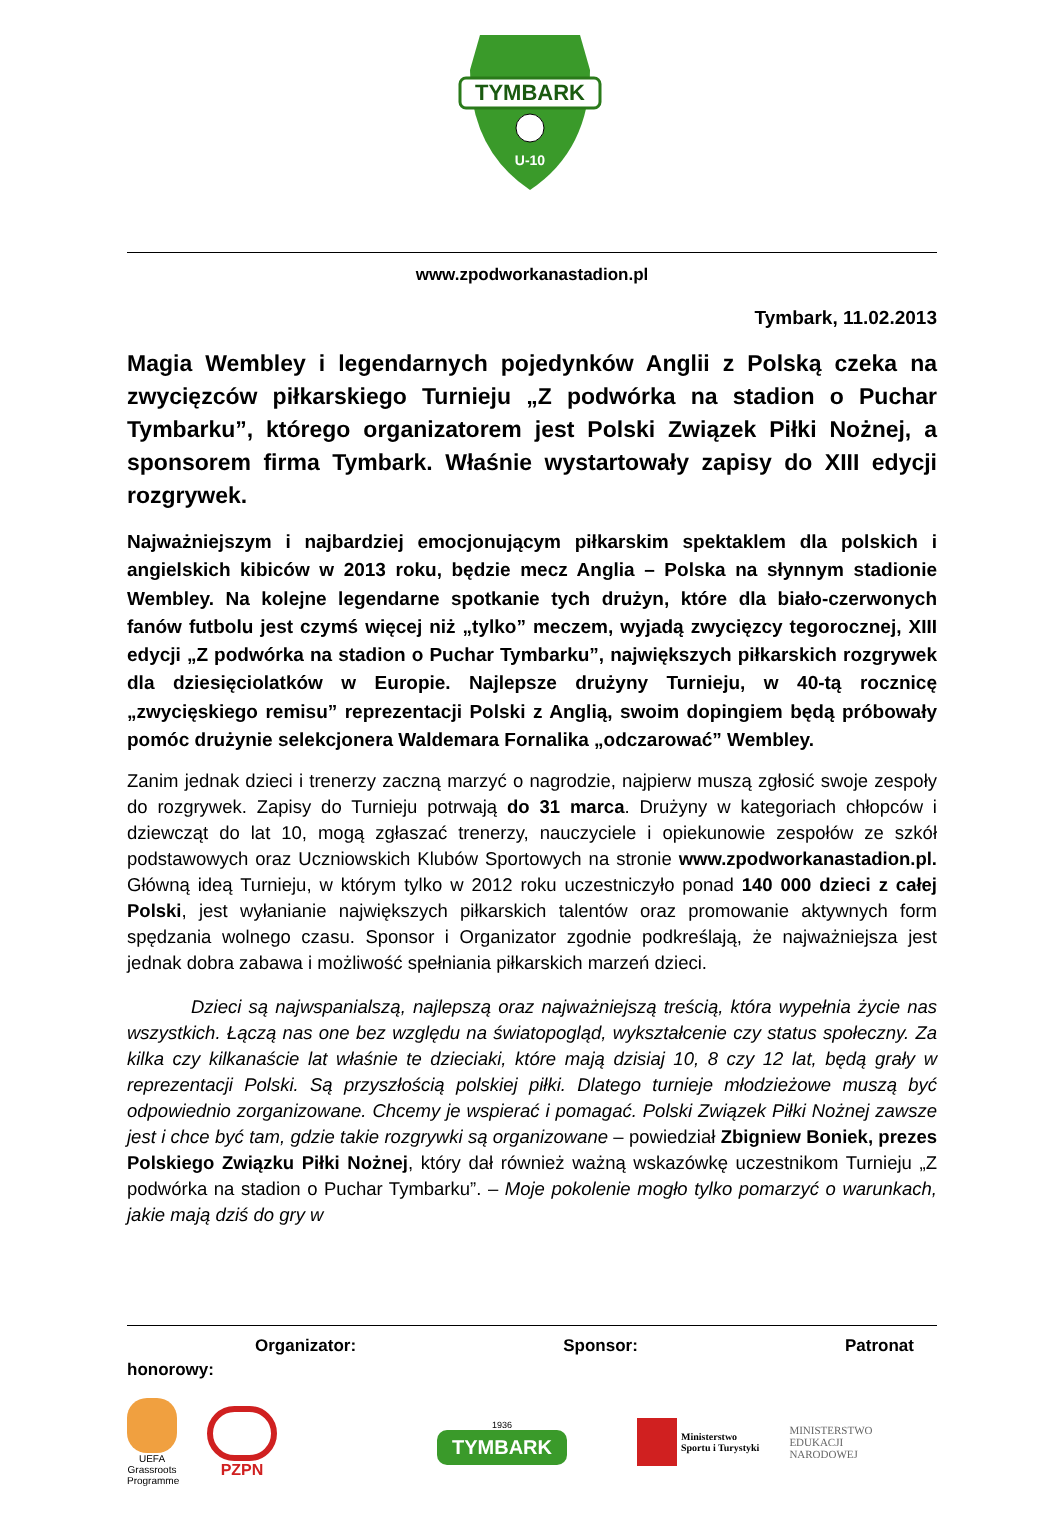TYMBARK
U-10
www.zpodworkanastadion.pl
Tymbark, 11.02.2013
Magia Wembley i legendarnych pojedynków Anglii z Polską czeka na zwycięzców piłkarskiego Turnieju „Z podwórka na stadion o Puchar Tymbarku”, którego organizatorem jest Polski Związek Piłki Nożnej, a sponsorem firma Tymbark. Właśnie wystartowały zapisy do XIII edycji rozgrywek.
Najważniejszym i najbardziej emocjonującym piłkarskim spektaklem dla polskich i angielskich kibiców w 2013 roku, będzie mecz Anglia – Polska na słynnym stadionie Wembley. Na kolejne legendarne spotkanie tych drużyn, które dla biało-czerwonych fanów futbolu jest czymś więcej niż „tylko” meczem, wyjadą zwycięzcy tegorocznej, XIII edycji „Z podwórka na stadion o Puchar Tymbarku”, największych piłkarskich rozgrywek dla dziesięciolatków w Europie. Najlepsze drużyny Turnieju, w 40-tą rocznicę „zwycięskiego remisu” reprezentacji Polski z Anglią, swoim dopingiem będą próbowały pomóc drużynie selekcjonera Waldemara Fornalika „odczarować” Wembley.
Zanim jednak dzieci i trenerzy zaczną marzyć o nagrodzie, najpierw muszą zgłosić swoje zespoły do rozgrywek. Zapisy do Turnieju potrwają do 31 marca. Drużyny w kategoriach chłopców i dziewcząt do lat 10, mogą zgłaszać trenerzy, nauczyciele i opiekunowie zespołów ze szkół podstawowych oraz Uczniowskich Klubów Sportowych na stronie www.zpodworkanastadion.pl. Główną ideą Turnieju, w którym tylko w 2012 roku uczestniczyło ponad 140 000 dzieci z całej Polski, jest wyłanianie największych piłkarskich talentów oraz promowanie aktywnych form spędzania wolnego czasu. Sponsor i Organizator zgodnie podkreślają, że najważniejsza jest jednak dobra zabawa i możliwość spełniania piłkarskich marzeń dzieci.
Dzieci są najwspanialszą, najlepszą oraz najważniejszą treścią, która wypełnia życie nas wszystkich. Łączą nas one bez względu na światopogląd, wykształcenie czy status społeczny. Za kilka czy kilkanaście lat właśnie te dzieciaki, które mają dzisiaj 10, 8 czy 12 lat, będą grały w reprezentacji Polski. Są przyszłością polskiej piłki. Dlatego turnieje młodzieżowe muszą być odpowiednio zorganizowane. Chcemy je wspierać i pomagać. Polski Związek Piłki Nożnej zawsze jest i chce być tam, gdzie takie rozgrywki są organizowane – powiedział Zbigniew Boniek, prezes Polskiego Związku Piłki Nożnej, który dał również ważną wskazówkę uczestnikom Turnieju „Z podwórka na stadion o Puchar Tymbarku”. – Moje pokolenie mogło tylko pomarzyć o warunkach, jakie mają dziś do gry w
Organizator: Sponsor: Patronat
honorowy:
UEFA Grassroots Programme
PZPN
1936
TYMBARK
Ministerstwo
Sportu i Turystyki
MINISTERSTWO
EDUKACJI
NARODOWEJ